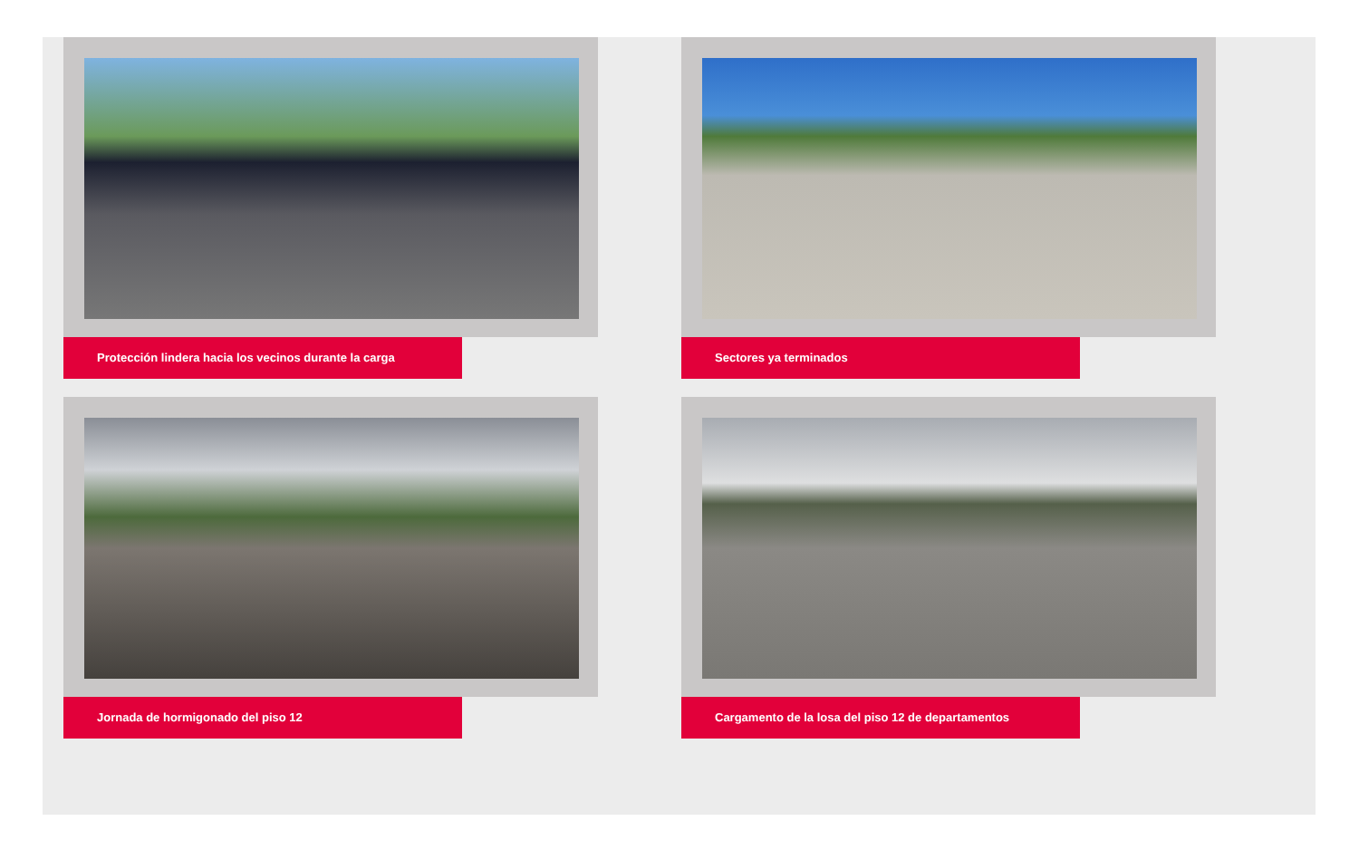Protección lindera hacia los vecinos durante la carga
Sectores ya terminados
Jornada de hormigonado del piso 12
Cargamento de la losa del piso 12 de departamentos